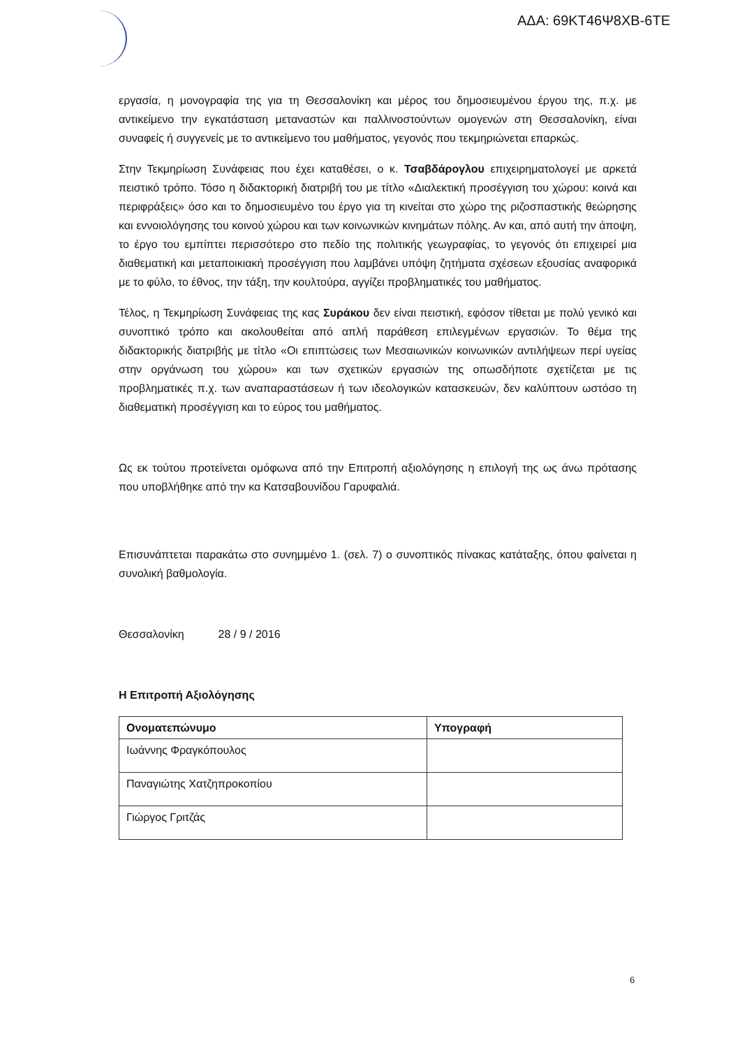ΑΔΑ: 69ΚΤ46Ψ8ΧΒ-6ΤΕ
εργασία, η μονογραφία της για τη Θεσσαλονίκη και μέρος του δημοσιευμένου έργου της, π.χ. με αντικείμενο την εγκατάσταση μεταναστών και παλλινοστούντων ομογενών στη Θεσσαλονίκη, είναι συναφείς ή συγγενείς με το αντικείμενο του μαθήματος, γεγονός που τεκμηριώνεται επαρκώς.
Στην Τεκμηρίωση Συνάφειας που έχει καταθέσει, ο κ. Τσαβδάρογλου επιχειρηματολογεί με αρκετά πειστικό τρόπο. Τόσο η διδακτορική διατριβή του με τίτλο «Διαλεκτική προσέγγιση του χώρου: κοινά και περιφράξεις» όσο και το δημοσιευμένο του έργο για τη κινείται στο χώρο της ριζοσπαστικής θεώρησης και εννοιολόγησης του κοινού χώρου και των κοινωνικών κινημάτων πόλης. Αν και, από αυτή την άποψη, το έργο του εμπίπτει περισσότερο στο πεδίο της πολιτικής γεωγραφίας, το γεγονός ότι επιχειρεί μια διαθεματική και μεταποικιακή προσέγγιση που λαμβάνει υπόψη ζητήματα σχέσεων εξουσίας αναφορικά με το φύλο, το έθνος, την τάξη, την κουλτούρα, αγγίζει προβληματικές του μαθήματος.
Τέλος, η Τεκμηρίωση Συνάφειας της κας Συράκου δεν είναι πειστική, εφόσον τίθεται με πολύ γενικό και συνοπτικό τρόπο και ακολουθείται από απλή παράθεση επιλεγμένων εργασιών. Το θέμα της διδακτορικής διατριβής με τίτλο «Οι επιπτώσεις των Μεσαιωνικών κοινωνικών αντιλήψεων περί υγείας στην οργάνωση του χώρου» και των σχετικών εργασιών της οπωσδήποτε σχετίζεται με τις προβληματικές π.χ. των αναπαραστάσεων ή των ιδεολογικών κατασκευών, δεν καλύπτουν ωστόσο τη διαθεματική προσέγγιση και το εύρος του μαθήματος.
Ως εκ τούτου προτείνεται ομόφωνα από την Επιτροπή αξιολόγησης η επιλογή της ως άνω πρότασης που υποβλήθηκε από την κα Κατσαβουνίδου Γαρυφαλιά.
Επισυνάπτεται παρακάτω στο συνημμένο 1. (σελ. 7) ο συνοπτικός πίνακας κατάταξης, όπου φαίνεται η συνολική βαθμολογία.
Θεσσαλονίκη 28 / 9 / 2016
Η Επιτροπή Αξιολόγησης
| Ονοματεπώνυμο | Υπογραφή |
| --- | --- |
| Ιωάννης Φραγκόπουλος | |
| Παναγιώτης Χατζηπροκοπίου | |
| Γιώργος Γριτζάς | |
6